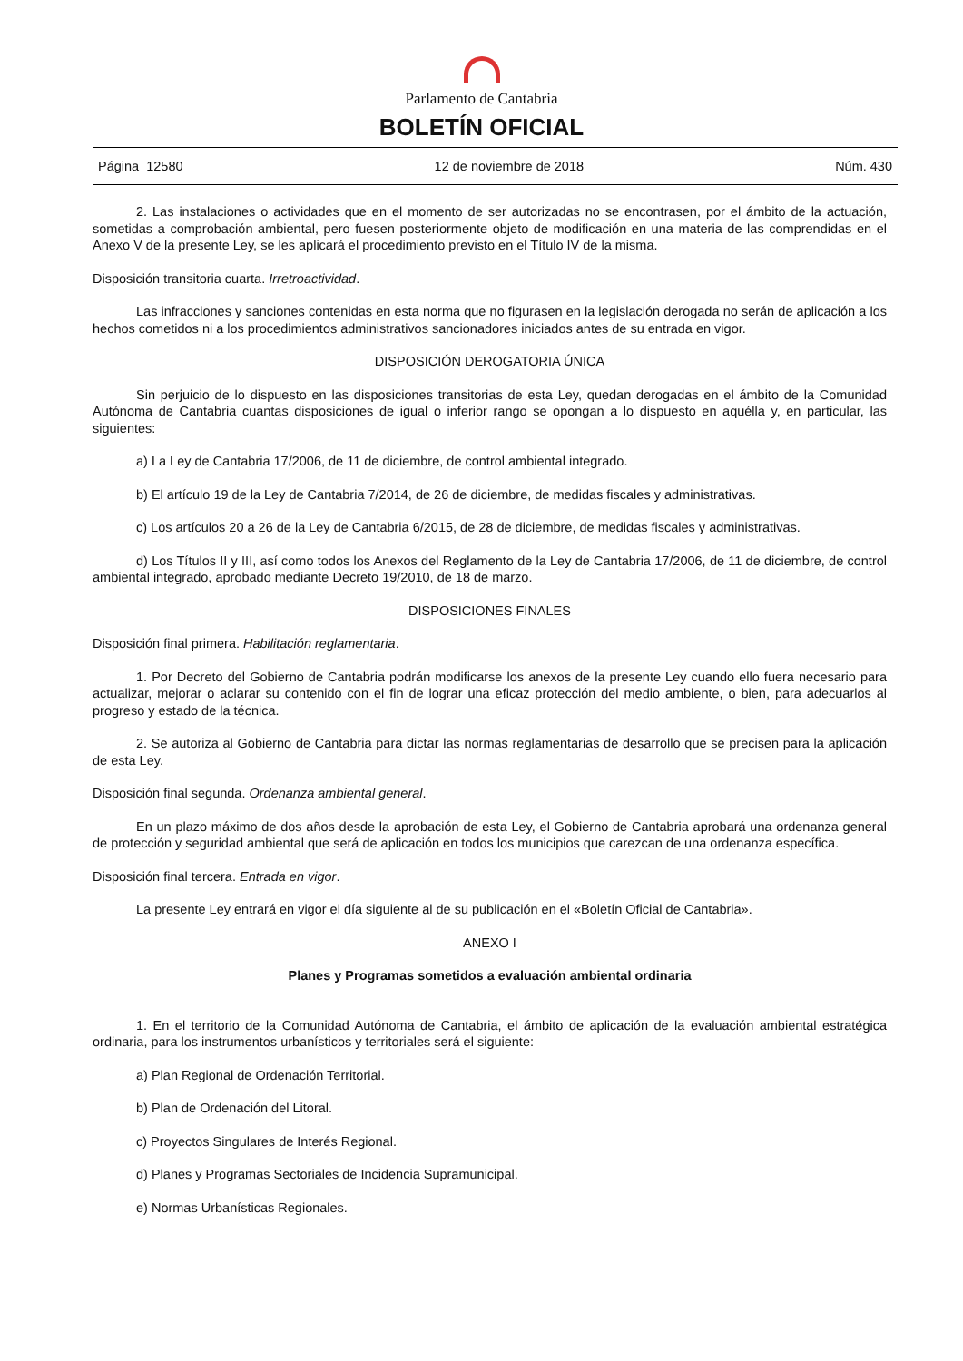Parlamento de Cantabria
BOLETÍN OFICIAL
Página 12580 12 de noviembre de 2018 Núm. 430
2. Las instalaciones o actividades que en el momento de ser autorizadas no se encontrasen, por el ámbito de la actuación, sometidas a comprobación ambiental, pero fuesen posteriormente objeto de modificación en una materia de las comprendidas en el Anexo V de la presente Ley, se les aplicará el procedimiento previsto en el Título IV de la misma.
Disposición transitoria cuarta. Irretroactividad.
Las infracciones y sanciones contenidas en esta norma que no figurasen en la legislación derogada no serán de aplicación a los hechos cometidos ni a los procedimientos administrativos sancionadores iniciados antes de su entrada en vigor.
DISPOSICIÓN DEROGATORIA ÚNICA
Sin perjuicio de lo dispuesto en las disposiciones transitorias de esta Ley, quedan derogadas en el ámbito de la Comunidad Autónoma de Cantabria cuantas disposiciones de igual o inferior rango se opongan a lo dispuesto en aquélla y, en particular, las siguientes:
a) La Ley de Cantabria 17/2006, de 11 de diciembre, de control ambiental integrado.
b) El artículo 19 de la Ley de Cantabria 7/2014, de 26 de diciembre, de medidas fiscales y administrativas.
c) Los artículos 20 a 26 de la Ley de Cantabria 6/2015, de 28 de diciembre, de medidas fiscales y administrativas.
d) Los Títulos II y III, así como todos los Anexos del Reglamento de la Ley de Cantabria 17/2006, de 11 de diciembre, de control ambiental integrado, aprobado mediante Decreto 19/2010, de 18 de marzo.
DISPOSICIONES FINALES
Disposición final primera. Habilitación reglamentaria.
1. Por Decreto del Gobierno de Cantabria podrán modificarse los anexos de la presente Ley cuando ello fuera necesario para actualizar, mejorar o aclarar su contenido con el fin de lograr una eficaz protección del medio ambiente, o bien, para adecuarlos al progreso y estado de la técnica.
2. Se autoriza al Gobierno de Cantabria para dictar las normas reglamentarias de desarrollo que se precisen para la aplicación de esta Ley.
Disposición final segunda. Ordenanza ambiental general.
En un plazo máximo de dos años desde la aprobación de esta Ley, el Gobierno de Cantabria aprobará una ordenanza general de protección y seguridad ambiental que será de aplicación en todos los municipios que carezcan de una ordenanza específica.
Disposición final tercera. Entrada en vigor.
La presente Ley entrará en vigor el día siguiente al de su publicación en el «Boletín Oficial de Cantabria».
ANEXO I
Planes y Programas sometidos a evaluación ambiental ordinaria
1. En el territorio de la Comunidad Autónoma de Cantabria, el ámbito de aplicación de la evaluación ambiental estratégica ordinaria, para los instrumentos urbanísticos y territoriales será el siguiente:
a) Plan Regional de Ordenación Territorial.
b) Plan de Ordenación del Litoral.
c) Proyectos Singulares de Interés Regional.
d) Planes y Programas Sectoriales de Incidencia Supramunicipal.
e) Normas Urbanísticas Regionales.